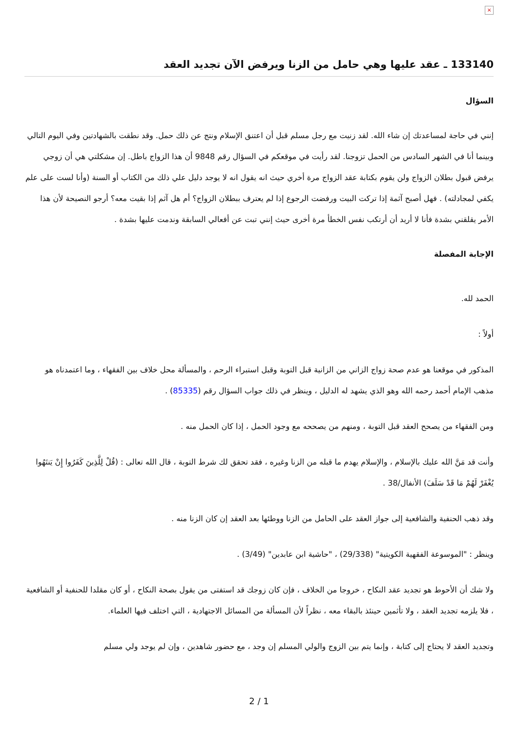×
133140 ـ عقد عليها وهي حامل من الزنا ويرفض الآن تجديد العقد
السؤال
إنني في حاجة لمساعدتك إن شاء الله. لقد زنيت مع رجل مسلم قبل أن اعتنق الإسلام ونتج عن ذلك حمل. وقد نطقت بالشهادتين وفي اليوم التالي وبينما أنا في الشهر السادس من الحمل تزوجنا. لقد رأيت في موقعكم في السؤال رقم 9848 أن هذا الزواج باطل. إن مشكلتي هي أن زوجي يرفض قبول بطلان الزواج ولن يقوم بكتابة عقد الزواج مرة أخري حيث انه يقول انه لا يوجد دليل علي ذلك من الكتاب أو السنة (وأنا لست على علم يكفي لمجادلته) . فهل أصبح آثمة إذا تركت البيت ورفضت الرجوع إذا لم يعترف ببطلان الزواج؟ أم هل آثم إذا بقيت معه؟ أرجو النصيحة لأن هذا الأمر يقلقني بشدة فأنا لا أريد أن أرتكب نفس الخطأ مرة أخرى حيث إنني تبت عن أفعالي السابقة وندمت عليها بشدة .
الإجابة المفصلة
الحمد لله.
أولاً :
المذكور في موقعنا هو عدم صحة زواج الزاني من الزانية قبل التوبة وقبل استبراء الرحم ، والمسألة محل خلاف بين الفقهاء ، وما اعتمدناه هو مذهب الإمام أحمد رحمه الله وهو الذي يشهد له الدليل ، وينظر في ذلك جواب السؤال رقم (85335) .
ومن الفقهاء من يصحح العقد قبل التوبة ، ومنهم من يصححه مع وجود الحمل ، إذا كان الحمل منه .
وأنت قد مَنَّ الله عليك بالإسلام ، والإسلام يهدم ما قبله من الزنا وغيره ، فقد تحقق لك شرط التوبة ، قال الله تعالى : (قُلْ لِلَّذِينَ كَفَرُوا إِنْ يَنتَهُوا يُغْفَرْ لَهُمْ مَا قَدْ سَلَفَ) الأنفال/38 .
وقد ذهب الحنفية والشافعية إلى جواز العقد على الحامل من الزنا ووطئها بعد العقد إن كان الزنا منه .
وينظر : "الموسوعة الفقهية الكويتية" (29/338) ، "حاشية ابن عابدين" (3/49) .
ولا شك أن الأحوط هو تجديد عقد النكاح ، خروجا من الخلاف ، فإن كان زوجك قد استفتى من يقول بصحة النكاح ، أو كان مقلدا للحنفية أو الشافعية ، فلا يلزمه تجديد العقد ، ولا تأثمين حينئذ بالبقاء معه ، نظراً لأن المسألة من المسائل الاجتهادية ، التي اختلف فيها العلماء.
وتجديد العقد لا يحتاج إلى كتابة ، وإنما يتم بين الزوج والولي المسلم إن وجد ، مع حضور شاهدين ، وإن لم يوجد ولي مسلم
2 / 1